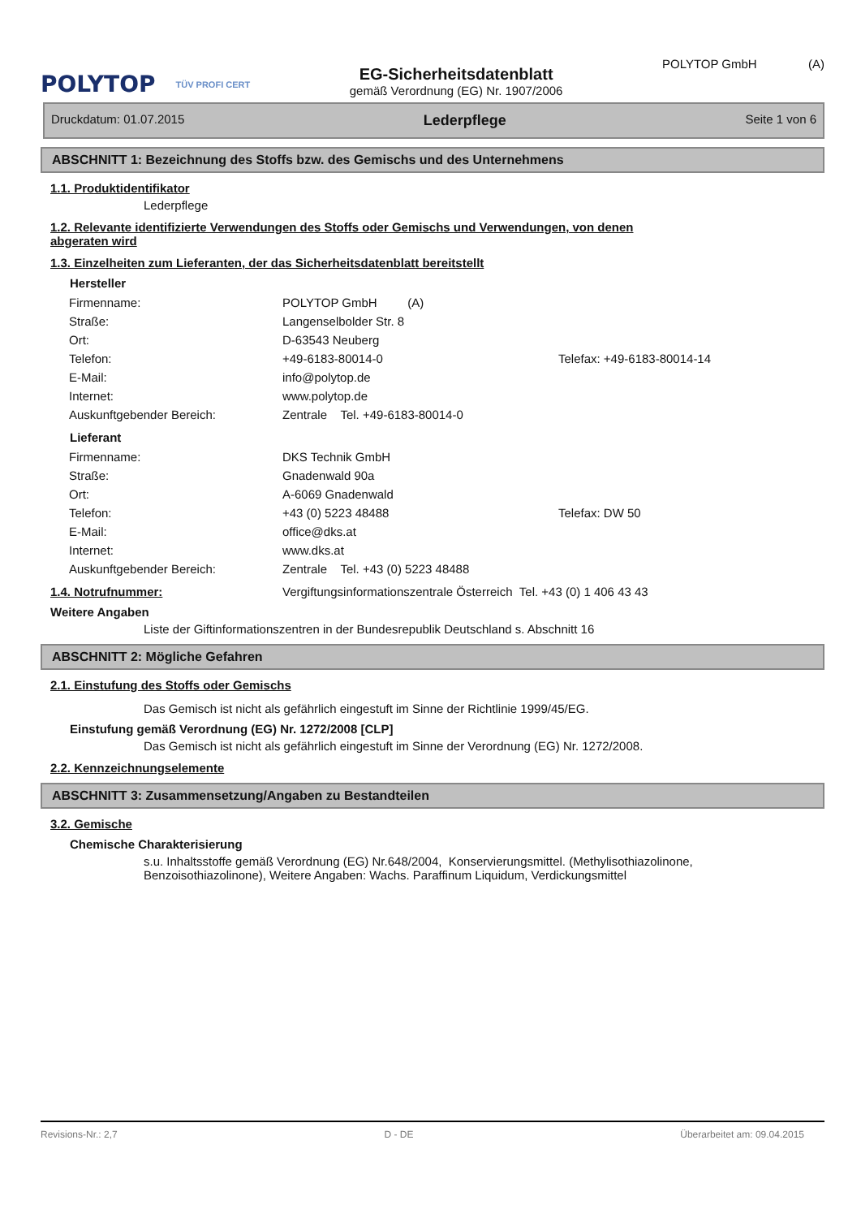POLYTOP TÜV PROFI CERT
EG-Sicherheitsdatenblatt
gemäß Verordnung (EG) Nr. 1907/2006
POLYTOP GmbH (A)
Druckdatum: 01.07.2015 Lederpflege Seite 1 von 6
ABSCHNITT 1: Bezeichnung des Stoffs bzw. des Gemischs und des Unternehmens
1.1. Produktidentifikator
Lederpflege
1.2. Relevante identifizierte Verwendungen des Stoffs oder Gemischs und Verwendungen, von denen
abgeraten wird
1.3. Einzelheiten zum Lieferanten, der das Sicherheitsdatenblatt bereitstellt
Hersteller
| Firmenname: | POLYTOP GmbH (A) | |
| Straße: | Langenselbolder Str. 8 | |
| Ort: | D-63543 Neuberg | |
| Telefon: | +49-6183-80014-0 | Telefax: +49-6183-80014-14 |
| E-Mail: | info@polytop.de | |
| Internet: | www.polytop.de | |
| Auskunftgebender Bereich: | Zentrale Tel. +49-6183-80014-0 | |
Lieferant
| Firmenname: | DKS Technik GmbH | |
| Straße: | Gnadenwald 90a | |
| Ort: | A-6069 Gnadenwald | |
| Telefon: | +43 (0) 5223 48488 | Telefax: DW 50 |
| E-Mail: | office@dks.at | |
| Internet: | www.dks.at | |
| Auskunftgebender Bereich: | Zentrale Tel. +43 (0) 5223 48488 | |
1.4. Notrufnummer: Vergiftungsinformationszentrale Österreich Tel. +43 (0) 1 406 43 43
Weitere Angaben
Liste der Giftinformationszentren in der Bundesrepublik Deutschland s. Abschnitt 16
ABSCHNITT 2: Mögliche Gefahren
2.1. Einstufung des Stoffs oder Gemischs
Das Gemisch ist nicht als gefährlich eingestuft im Sinne der Richtlinie 1999/45/EG.
Einstufung gemäß Verordnung (EG) Nr. 1272/2008 [CLP]
Das Gemisch ist nicht als gefährlich eingestuft im Sinne der Verordnung (EG) Nr. 1272/2008.
2.2. Kennzeichnungselemente
ABSCHNITT 3: Zusammensetzung/Angaben zu Bestandteilen
3.2. Gemische
Chemische Charakterisierung
s.u. Inhaltsstoffe gemäß Verordnung (EG) Nr.648/2004, Konservierungsmittel. (Methylisothiazolinone,
Benzoisothiazolinone), Weitere Angaben: Wachs. Paraffinum Liquidum, Verdickungsmittel
Revisions-Nr.: 2,7 D - DE Überarbeitet am: 09.04.2015